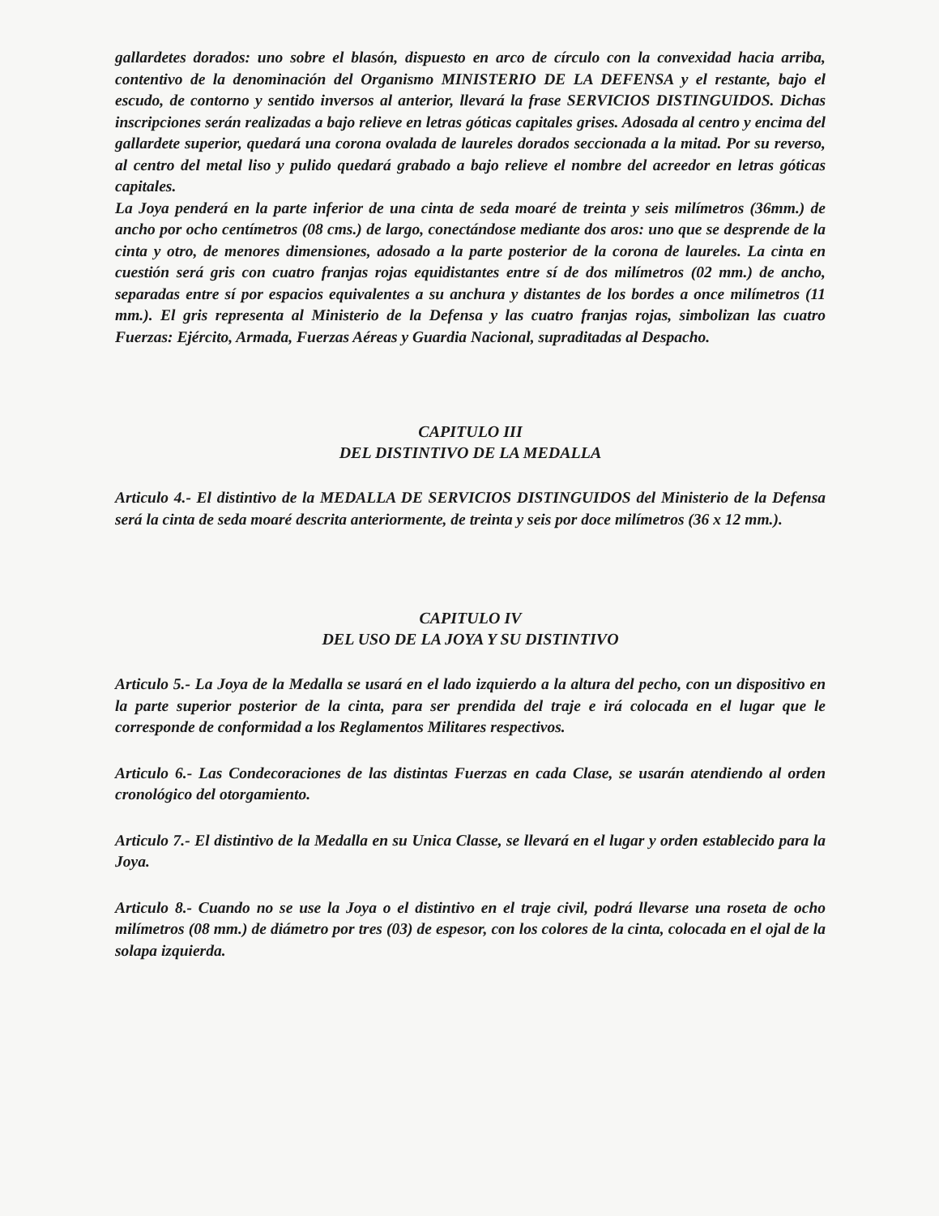gallardetes dorados: uno sobre el blasón, dispuesto en arco de círculo con la convexidad hacia arriba, contentivo de la denominación del Organismo MINISTERIO DE LA DEFENSA y el restante, bajo el escudo, de contorno y sentido inversos al anterior, llevará la frase SERVICIOS DISTINGUIDOS. Dichas inscripciones serán realizadas a bajo relieve en letras góticas capitales grises. Adosada al centro y encima del gallardete superior, quedará una corona ovalada de laureles dorados seccionada a la mitad. Por su reverso, al centro del metal liso y pulido quedará grabado a bajo relieve el nombre del acreedor en letras góticas capitales.
La Joya penderá en la parte inferior de una cinta de seda moaré de treinta y seis milímetros (36mm.) de ancho por ocho centímetros (08 cms.) de largo, conectándose mediante dos aros: uno que se desprende de la cinta y otro, de menores dimensiones, adosado a la parte posterior de la corona de laureles. La cinta en cuestión será gris con cuatro franjas rojas equidistantes entre sí de dos milímetros (02 mm.) de ancho, separadas entre sí por espacios equivalentes a su anchura y distantes de los bordes a once milímetros (11 mm.). El gris representa al Ministerio de la Defensa y las cuatro franjas rojas, simbolizan las cuatro Fuerzas: Ejército, Armada, Fuerzas Aéreas y Guardia Nacional, supraditadas al Despacho.
CAPITULO III
DEL DISTINTIVO DE LA MEDALLA
Articulo 4.- El distintivo de la MEDALLA DE SERVICIOS DISTINGUIDOS del Ministerio de la Defensa será la cinta de seda moaré descrita anteriormente, de treinta y seis por doce milímetros (36 x 12 mm.).
CAPITULO IV
DEL USO DE LA JOYA Y SU DISTINTIVO
Articulo 5.- La Joya de la Medalla se usará en el lado izquierdo a la altura del pecho, con un dispositivo en la parte superior posterior de la cinta, para ser prendida del traje e irá colocada en el lugar que le corresponde de conformidad a los Reglamentos Militares respectivos.
Articulo 6.- Las Condecoraciones de las distintas Fuerzas en cada Clase, se usarán atendiendo al orden cronológico del otorgamiento.
Articulo 7.- El distintivo de la Medalla en su Unica Classe, se llevará en el lugar y orden establecido para la Joya.
Articulo 8.- Cuando no se use la Joya o el distintivo en el traje civil, podrá llevarse una roseta de ocho milímetros (08 mm.) de diámetro por tres (03) de espesor, con los colores de la cinta, colocada en el ojal de la solapa izquierda.